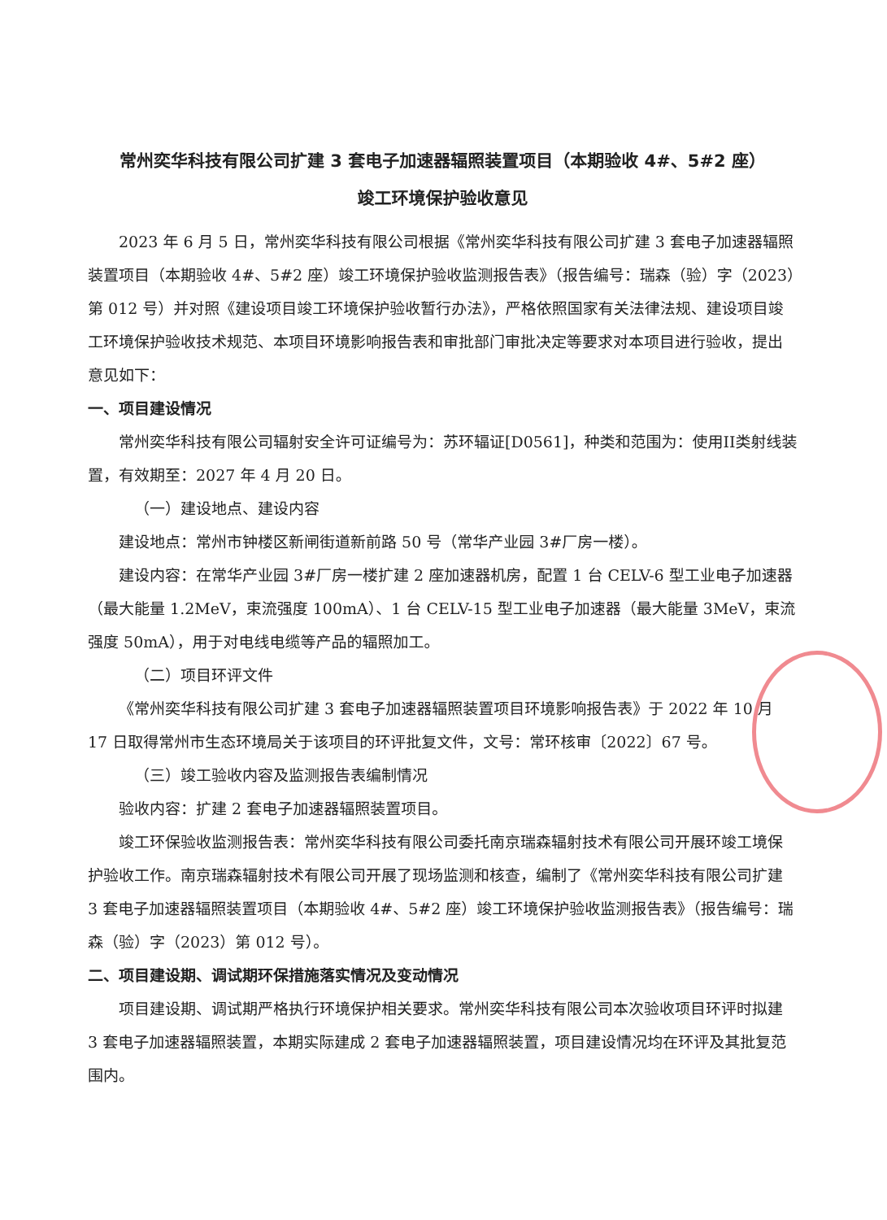常州奕华科技有限公司扩建 3 套电子加速器辐照装置项目（本期验收 4#、5#2 座）
竣工环境保护验收意见
2023 年 6 月 5 日，常州奕华科技有限公司根据《常州奕华科技有限公司扩建 3 套电子加速器辐照装置项目（本期验收 4#、5#2 座）竣工环境保护验收监测报告表》（报告编号：瑞森（验）字（2023）第 012 号）并对照《建设项目竣工环境保护验收暂行办法》，严格依照国家有关法律法规、建设项目竣工环境保护验收技术规范、本项目环境影响报告表和审批部门审批决定等要求对本项目进行验收，提出意见如下：
一、项目建设情况
常州奕华科技有限公司辐射安全许可证编号为：苏环辐证[D0561]，种类和范围为：使用II类射线装置，有效期至：2027 年 4 月 20 日。
（一）建设地点、建设内容
建设地点：常州市钟楼区新闸街道新前路 50 号（常华产业园 3#厂房一楼）。
建设内容：在常华产业园 3#厂房一楼扩建 2 座加速器机房，配置 1 台 CELV-6 型工业电子加速器（最大能量 1.2MeV，束流强度 100mA）、1 台 CELV-15 型工业电子加速器（最大能量 3MeV，束流强度 50mA），用于对电线电缆等产品的辐照加工。
（二）项目环评文件
《常州奕华科技有限公司扩建 3 套电子加速器辐照装置项目环境影响报告表》于 2022 年 10 月 17 日取得常州市生态环境局关于该项目的环评批复文件，文号：常环核审〔2022〕67 号。
（三）竣工验收内容及监测报告表编制情况
验收内容：扩建 2 套电子加速器辐照装置项目。
竣工环保验收监测报告表：常州奕华科技有限公司委托南京瑞森辐射技术有限公司开展环竣工境保护验收工作。南京瑞森辐射技术有限公司开展了现场监测和核查，编制了《常州奕华科技有限公司扩建 3 套电子加速器辐照装置项目（本期验收 4#、5#2 座）竣工环境保护验收监测报告表》（报告编号：瑞森（验）字（2023）第 012 号）。
二、项目建设期、调试期环保措施落实情况及变动情况
项目建设期、调试期严格执行环境保护相关要求。常州奕华科技有限公司本次验收项目环评时拟建 3 套电子加速器辐照装置，本期实际建成 2 套电子加速器辐照装置，项目建设情况均在环评及其批复范围内。